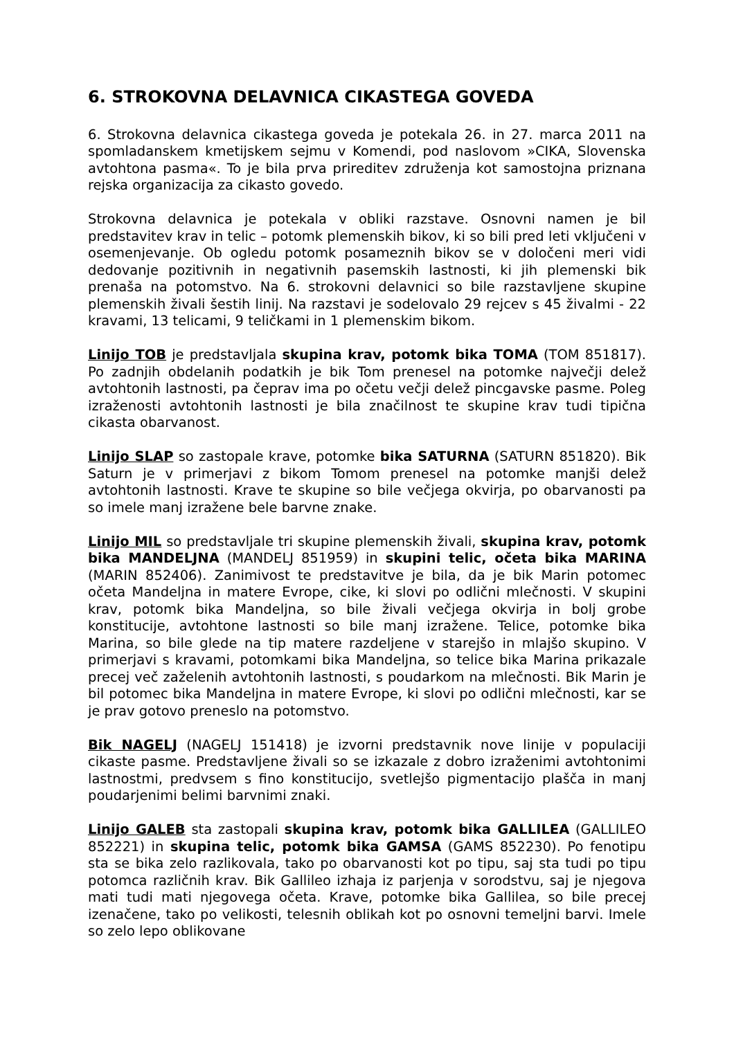6. STROKOVNA DELAVNICA CIKASTEGA GOVEDA
6. Strokovna delavnica cikastega goveda je potekala 26. in 27. marca 2011 na spomladanskem kmetijskem sejmu v Komendi, pod naslovom »CIKA, Slovenska avtohtona pasma«. To je bila prva prireditev združenja kot samostojna priznana rejska organizacija za cikasto govedo.
Strokovna delavnica je potekala v obliki razstave. Osnovni namen je bil predstavitev krav in telic – potomk plemenskih bikov, ki so bili pred leti vključeni v osemenjevanje. Ob ogledu potomk posameznih bikov se v določeni meri vidi dedovanje pozitivnih in negativnih pasemskih lastnosti, ki jih plemenski bik prenaša na potomstvo. Na 6. strokovni delavnici so bile razstavljene skupine plemenskih živali šestih linij. Na razstavi je sodelovalo 29 rejcev s 45 živalmi - 22 kravami, 13 telicami, 9 teličkami in 1 plemenskim bikom.
Linijo TOB je predstavljala skupina krav, potomk bika TOMA (TOM 851817). Po zadnjih obdelanih podatkih je bik Tom prenesel na potomke največji delež avtohtonih lastnosti, pa čeprav ima po očetu večji delež pincgavske pasme. Poleg izraženosti avtohtonih lastnosti je bila značilnost te skupine krav tudi tipična cikasta obarvanost.
Linijo SLAP so zastopale krave, potomke bika SATURNA (SATURN 851820). Bik Saturn je v primerjavi z bikom Tomom prenesel na potomke manjši delež avtohtonih lastnosti. Krave te skupine so bile večjega okvirja, po obarvanosti pa so imele manj izražene bele barvne znake.
Linijo MIL so predstavljale tri skupine plemenskih živali, skupina krav, potomk bika MANDELJNA (MANDELJ 851959) in skupini telic, očeta bika MARINA (MARIN 852406). Zanimivost te predstavitve je bila, da je bik Marin potomec očeta Mandeljna in matere Evrope, cike, ki slovi po odlični mlečnosti. V skupini krav, potomk bika Mandeljna, so bile živali večjega okvirja in bolj grobe konstitucije, avtohtone lastnosti so bile manj izražene. Telice, potomke bika Marina, so bile glede na tip matere razdeljene v starejšo in mlajšo skupino. V primerjavi s kravami, potomkami bika Mandeljna, so telice bika Marina prikazale precej več zaželenih avtohtonih lastnosti, s poudarkom na mlečnosti. Bik Marin je bil potomec bika Mandeljna in matere Evrope, ki slovi po odlični mlečnosti, kar se je prav gotovo preneslo na potomstvo.
Bik NAGELJ (NAGELJ 151418) je izvorni predstavnik nove linije v populaciji cikaste pasme. Predstavljene živali so se izkazale z dobro izraženimi avtohtonimi lastnostmi, predvsem s fino konstitucijo, svetlejšo pigmentacijo plašča in manj poudarjenimi belimi barvnimi znaki.
Linijo GALEB sta zastopali skupina krav, potomk bika GALLILEA (GALLILEO 852221) in skupina telic, potomk bika GAMSA (GAMS 852230). Po fenotipu sta se bika zelo razlikovala, tako po obarvanosti kot po tipu, saj sta tudi po tipu potomca različnih krav. Bik Gallileo izhaja iz parjenja v sorodstvu, saj je njegova mati tudi mati njegovega očeta. Krave, potomke bika Gallilea, so bile precej izenačene, tako po velikosti, telesnih oblikah kot po osnovni temeljni barvi. Imele so zelo lepo oblikovane